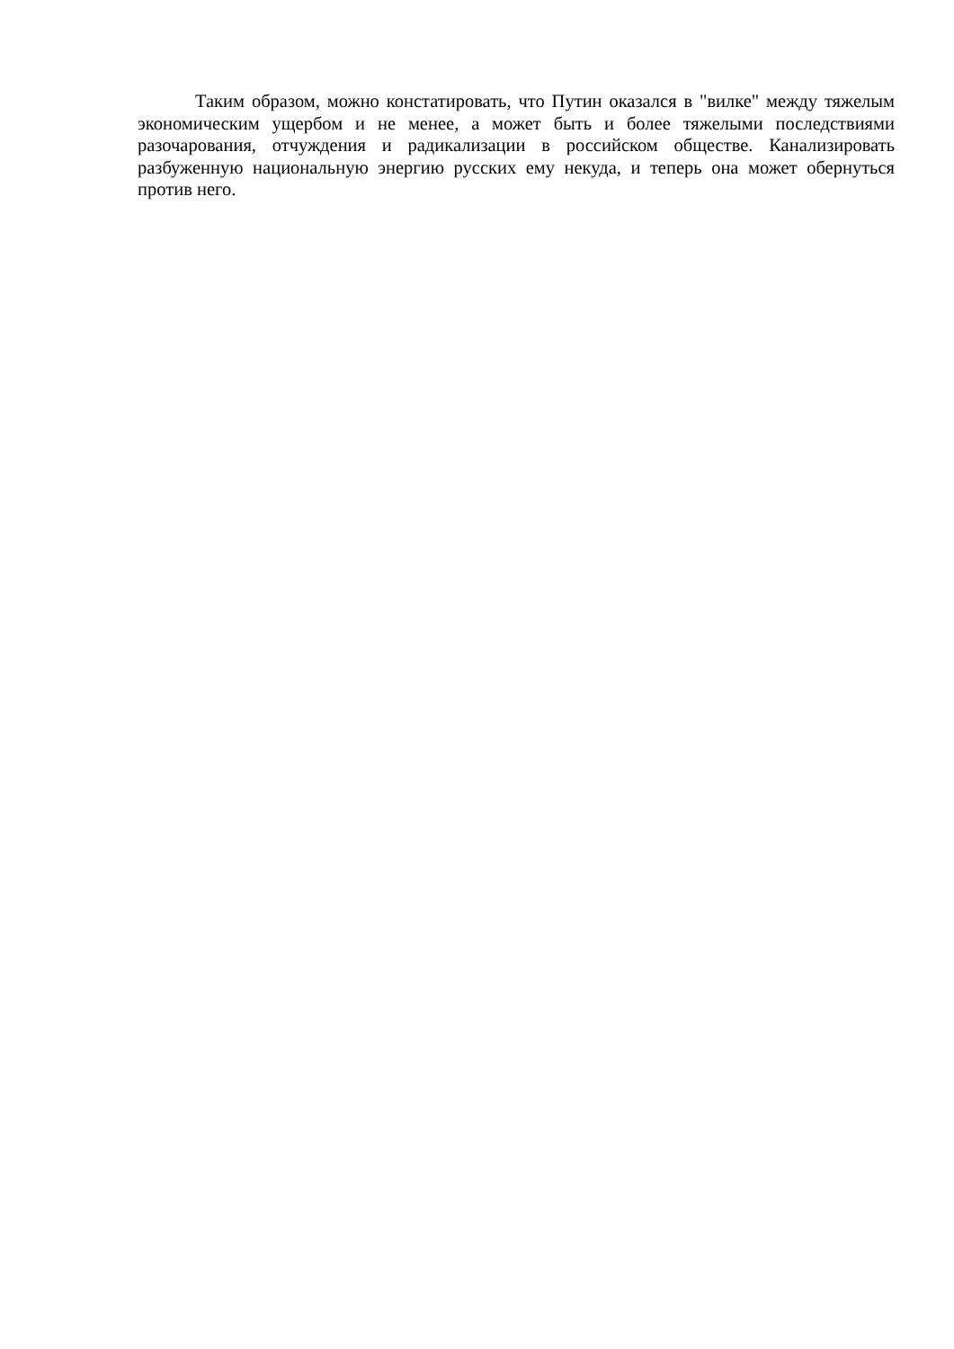Таким образом, можно констатировать, что Путин оказался в "вилке" между тяжелым экономическим ущербом и не менее, а может быть и более тяжелыми последствиями разочарования, отчуждения и радикализации в российском обществе. Канализировать разбуженную национальную энергию русских ему некуда, и теперь она может обернуться против него.